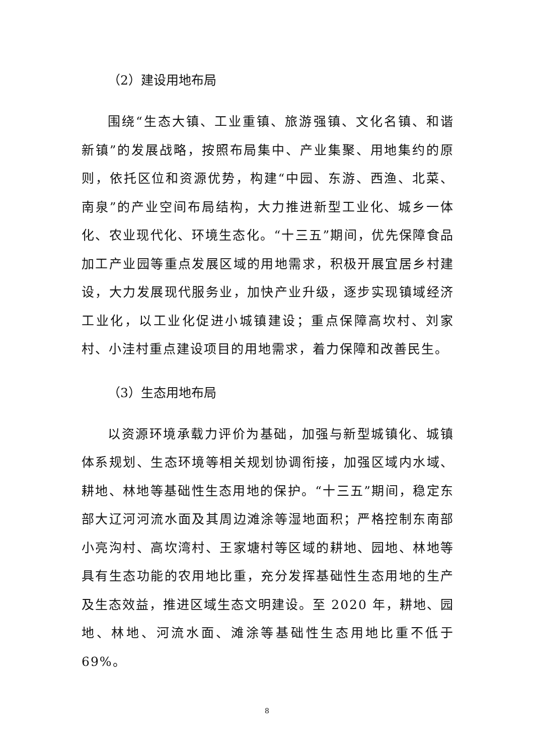（2）建设用地布局
围绕“生态大镇、工业重镇、旅游强镇、文化名镇、和谐新镇”的发展战略，按照布局集中、产业集聚、用地集约的原则，依托区位和资源优势，构建“中园、东游、西渔、北菜、南泉”的产业空间布局结构，大力推进新型工业化、城乡一体化、农业现代化、环境生态化。“十三五”期间，优先保障食品加工产业园等重点发展区域的用地需求，积极开展宜居乡村建设，大力发展现代服务业，加快产业升级，逐步实现镇域经济工业化，以工业化促进小城镇建设；重点保障高坎村、刘家村、小洼村重点建设项目的用地需求，着力保障和改善民生。
（3）生态用地布局
以资源环境承载力评价为基础，加强与新型城镇化、城镇体系规划、生态环境等相关规划协调衔接，加强区域内水域、耕地、林地等基础性生态用地的保护。“十三五”期间，稳定东部大辽河河流水面及其周边滩涂等湿地面积；严格控制东南部小亮沟村、高坎湾村、王家塘村等区域的耕地、园地、林地等具有生态功能的农用地比重，充分发挥基础性生态用地的生产及生态效益，推进区域生态文明建设。至 2020 年，耕地、园地、林地、河流水面、滩涂等基础性生态用地比重不低于 69%。
8